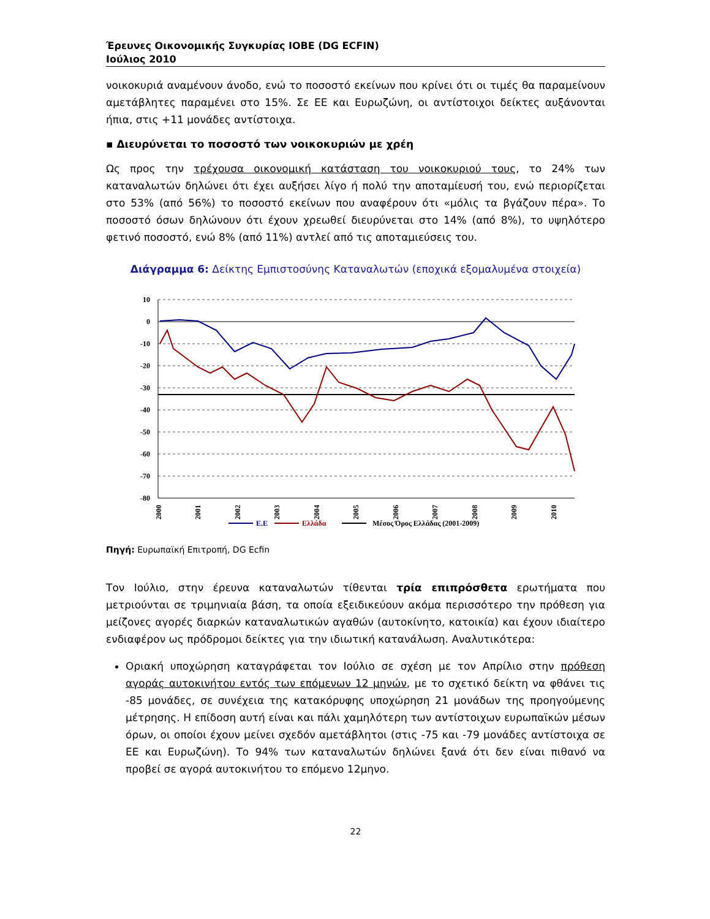Έρευνες Οικονομικής Συγκυρίας ΙΟΒΕ (DG ECFIN)
Ιούλιος 2010
νοικοκυριά αναμένουν άνοδο, ενώ το ποσοστό εκείνων που κρίνει ότι οι τιμές θα παραμείνουν αμετάβλητες παραμένει στο 15%. Σε ΕΕ και Ευρωζώνη, οι αντίστοιχοι δείκτες αυξάνονται ήπια, στις +11 μονάδες αντίστοιχα.
▪ Διευρύνεται το ποσοστό των νοικοκυριών με χρέη
Ως προς την τρέχουσα οικονομική κατάσταση του νοικοκυριού τους, το 24% των καταναλωτών δηλώνει ότι έχει αυξήσει λίγο ή πολύ την αποταμίευσή του, ενώ περιορίζεται στο 53% (από 56%) το ποσοστό εκείνων που αναφέρουν ότι «μόλις τα βγάζουν πέρα». Το ποσοστό όσων δηλώνουν ότι έχουν χρεωθεί διευρύνεται στο 14% (από 8%), το υψηλότερο φετινό ποσοστό, ενώ 8% (από 11%) αντλεί από τις αποταμιεύσεις του.
Διάγραμμα 6: Δείκτης Εμπιστοσύνης Καταναλωτών (εποχικά εξομαλυμένα στοιχεία)
10
0
-10
-20
-30
-40
-50
-60
-70
-80
2000
2001
2002
2003
2004
2005
2006
2007
2008
2009
2010
Ε.Ε
Ελλάδα
Μέσος Όρος Ελλάδας (2001-2009)
Πηγή: Ευρωπαϊκή Επιτροπή, DG Ecfin
Τον Ιούλιο, στην έρευνα καταναλωτών τίθενται τρία επιπρόσθετα ερωτήματα που μετριούνται σε τριμηνιαία βάση, τα οποία εξειδικεύουν ακόμα περισσότερο την πρόθεση για μείζονες αγορές διαρκών καταναλωτικών αγαθών (αυτοκίνητο, κατοικία) και έχουν ιδιαίτερο ενδιαφέρον ως πρόδρομοι δείκτες για την ιδιωτική κατανάλωση. Αναλυτικότερα:
Οριακή υποχώρηση καταγράφεται τον Ιούλιο σε σχέση με τον Απρίλιο στην πρόθεση αγοράς αυτοκινήτου εντός των επόμενων 12 μηνών, με το σχετικό δείκτη να φθάνει τις -85 μονάδες, σε συνέχεια της κατακόρυφης υποχώρηση 21 μονάδων της προηγούμενης μέτρησης. Η επίδοση αυτή είναι και πάλι χαμηλότερη των αντίστοιχων ευρωπαϊκών μέσων όρων, οι οποίοι έχουν μείνει σχεδόν αμετάβλητοι (στις -75 και -79 μονάδες αντίστοιχα σε ΕΕ και Ευρωζώνη). Το 94% των καταναλωτών δηλώνει ξανά ότι δεν είναι πιθανό να προβεί σε αγορά αυτοκινήτου το επόμενο 12μηνο.
22